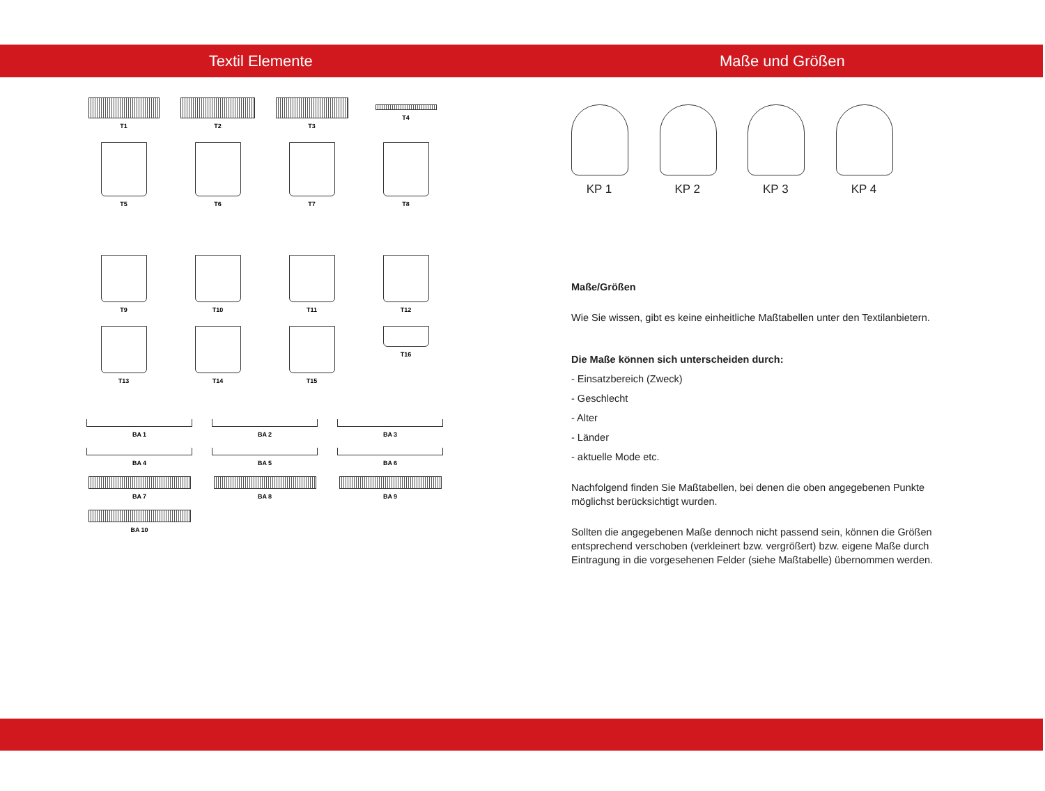Textil Elemente Maße und Größen
T1
T2
T3
T4
T5
T6
T7
T8
T9
T10
T11
T12
T13
T14
T15
T16
BA 1
BA 2
BA 3
BA 4
BA 5
BA 6
BA 7
BA 8
BA 9
BA 10
KP 1 KP 2 KP 3 KP 4
Maße/Größen
Wie Sie wissen, gibt es keine einheitliche Maßtabellen unter den Textilanbietern.
Die Maße können sich unterscheiden durch:
- Einsatzbereich (Zweck)
- Geschlecht
- Alter
- Länder
- aktuelle Mode etc.
Nachfolgend finden Sie Maßtabellen, bei denen die oben angegebenen Punkte möglichst berücksichtigt wurden.
Sollten die angegebenen Maße dennoch nicht passend sein, können die Größen entsprechend verschoben (verkleinert bzw. vergrößert) bzw. eigene Maße durch Eintragung in die vorgesehenen Felder (siehe Maßtabelle) übernommen werden.